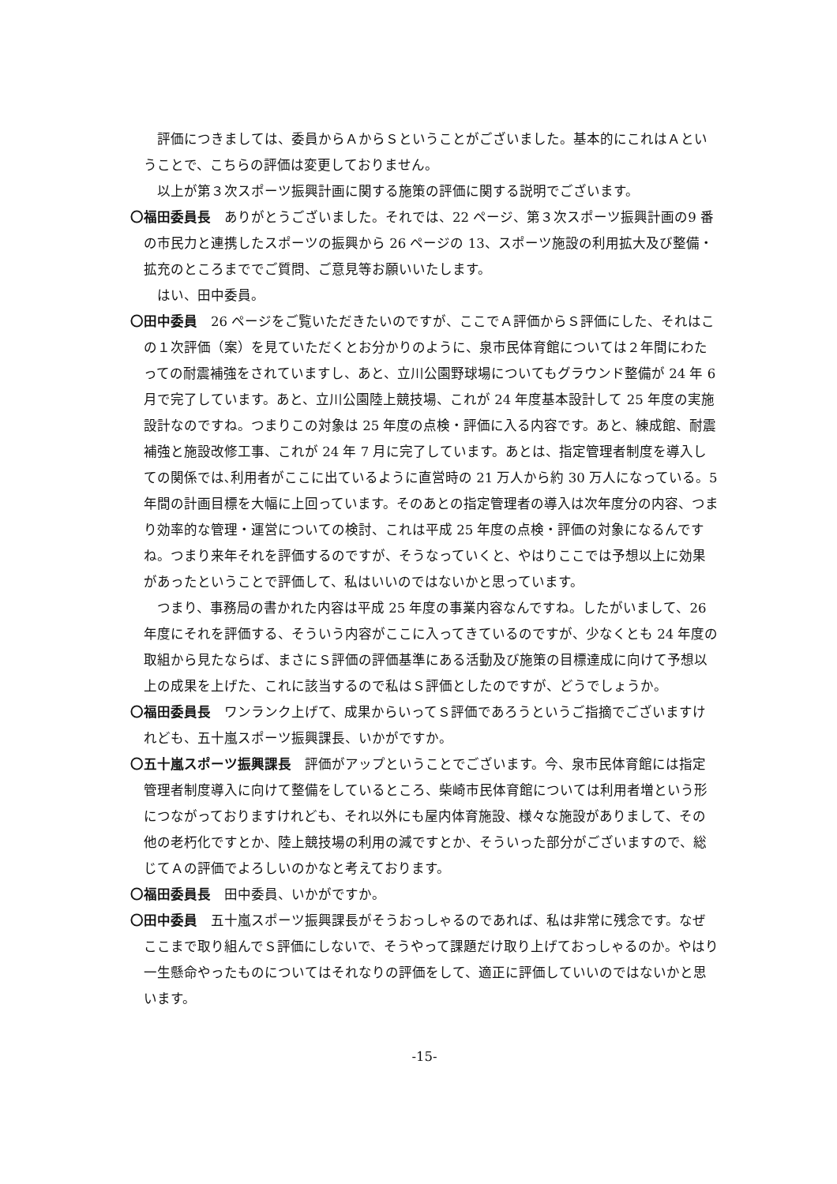評価につきましては、委員からＡからＳということがございました。基本的にこれはＡということで、こちらの評価は変更しておりません。
以上が第３次スポーツ振興計画に関する施策の評価に関する説明でございます。
〇福田委員長　ありがとうございました。それでは、22 ページ、第３次スポーツ振興計画の9 番の市民力と連携したスポーツの振興から 26 ページの 13、スポーツ施設の利用拡大及び整備・拡充のところまででご質問、ご意見等お願いいたします。
はい、田中委員。
〇田中委員　26 ページをご覧いただきたいのですが、ここでＡ評価からＳ評価にした、それはこの１次評価（案）を見ていただくとお分かりのように、泉市民体育館については２年間にわたっての耐震補強をされていますし、あと、立川公園野球場についてもグラウンド整備が 24 年 6 月で完了しています。あと、立川公園陸上競技場、これが 24 年度基本設計して 25 年度の実施設計なのですね。つまりこの対象は 25 年度の点検・評価に入る内容です。あと、練成館、耐震補強と施設改修工事、これが 24 年 7 月に完了しています。あとは、指定管理者制度を導入しての関係では､利用者がここに出ているように直営時の 21 万人から約 30 万人になっている。5 年間の計画目標を大幅に上回っています。そのあとの指定管理者の導入は次年度分の内容、つまり効率的な管理・運営についての検討、これは平成 25 年度の点検・評価の対象になるんですね。つまり来年それを評価するのですが、そうなっていくと、やはりここでは予想以上に効果があったということで評価して、私はいいのではないかと思っています。
つまり、事務局の書かれた内容は平成 25 年度の事業内容なんですね。したがいまして、26 年度にそれを評価する、そういう内容がここに入ってきているのですが、少なくとも 24 年度の取組から見たならば、まさにＳ評価の評価基準にある活動及び施策の目標達成に向けて予想以上の成果を上げた、これに該当するので私はＳ評価としたのですが、どうでしょうか。
〇福田委員長　ワンランク上げて、成果からいってＳ評価であろうというご指摘でございますけれども、五十嵐スポーツ振興課長、いかがですか。
〇五十嵐スポーツ振興課長　評価がアップということでございます。今、泉市民体育館には指定管理者制度導入に向けて整備をしているところ、柴崎市民体育館については利用者増という形につながっておりますけれども、それ以外にも屋内体育施設、様々な施設がありまして、その他の老朽化ですとか、陸上競技場の利用の減ですとか、そういった部分がございますので、総じてＡの評価でよろしいのかなと考えております。
〇福田委員長　田中委員、いかがですか。
〇田中委員　五十嵐スポーツ振興課長がそうおっしゃるのであれば、私は非常に残念です。なぜここまで取り組んでＳ評価にしないで、そうやって課題だけ取り上げておっしゃるのか。やはり一生懸命やったものについてはそれなりの評価をして、適正に評価していいのではないかと思います。
-15-